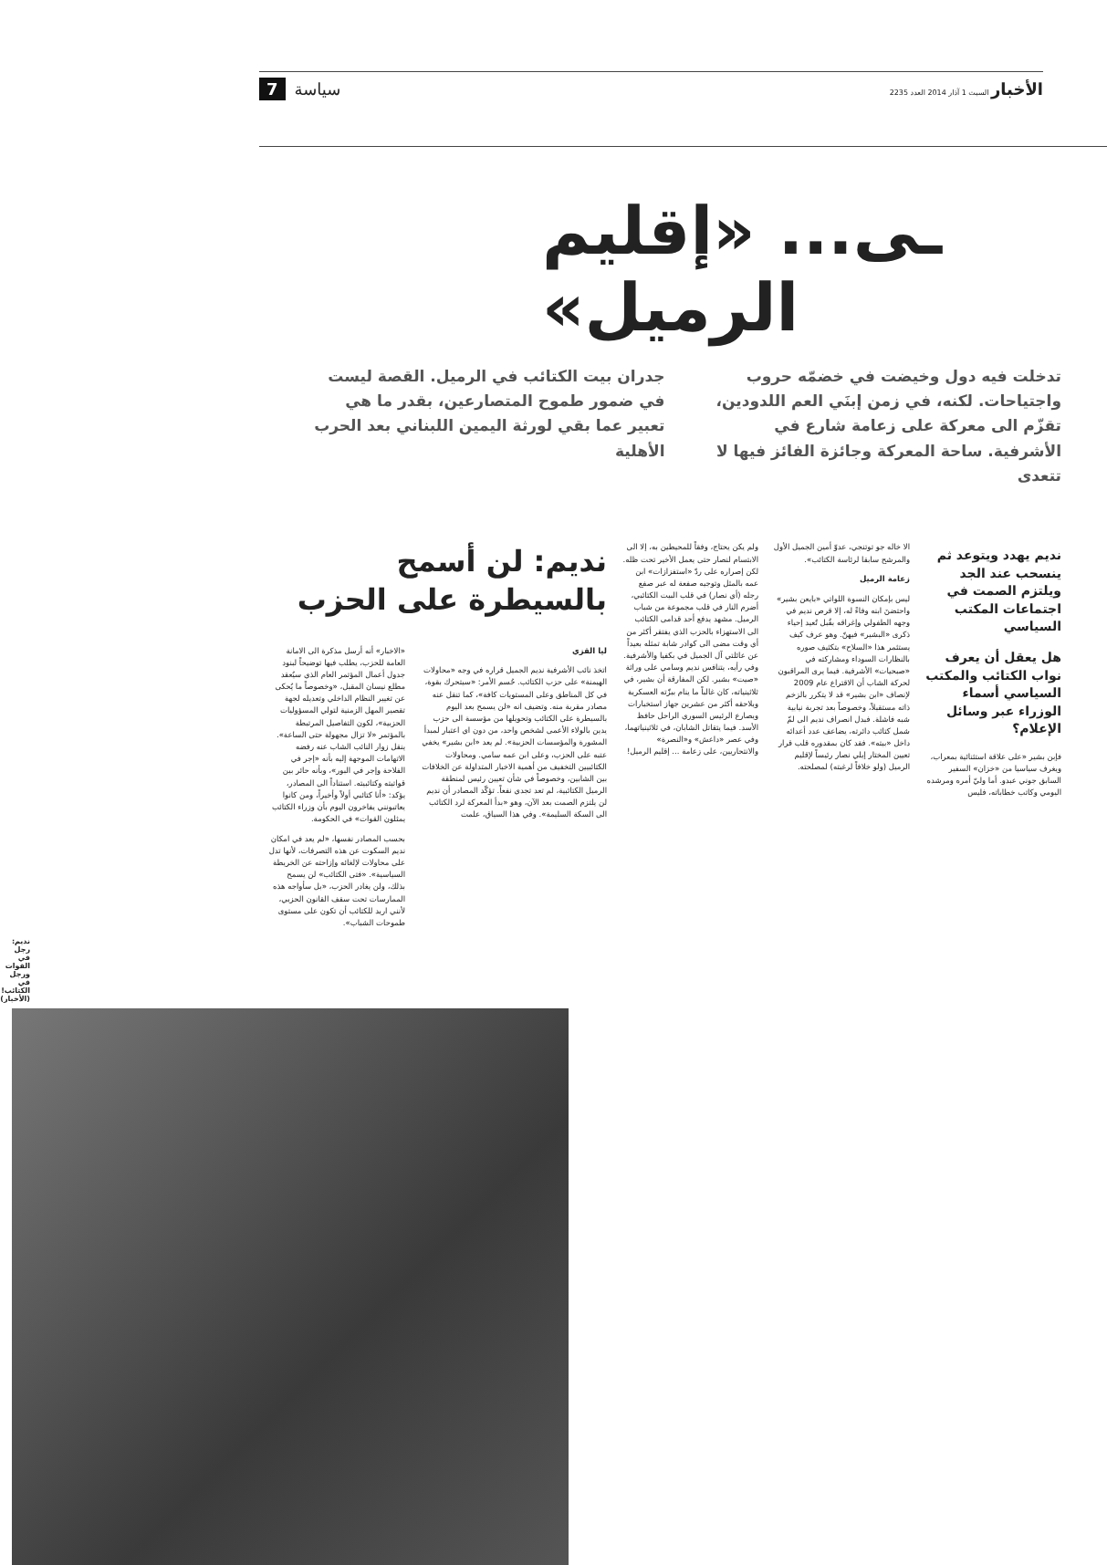الأخبار السبت 1 آذار 2014 العدد 2235
سياسة 7
ـى... «إقليم الرميل»
تدخلت فيه دول وخيضت في خضمّه حروب واجتياحات. لكنه، في زمن إبنَي العم اللدودين، تقزّم الى معركة على زعامة شارع في الأشرفية. ساحة المعركة وجائزة الفائز فيها لا تتعدى
جدران بيت الكتائب في الرميل. القصة ليست في ضمور طموح المتصارعين، بقدر ما هي تعبير عما بقي لورثة اليمين اللبناني بعد الحرب الأهلية
نديم يهدد ويتوعد ثم ينسحب عند الجد ويلتزم الصمت في اجتماعات المكتب السياسي
هل يعقل أن يعرف نواب الكتائب والمكتب السياسي أسماء الوزراء عبر وسائل الإعلام؟
فإبن بشير «على علاقة استثنائية بمعراب، ويغرف سياسيا من «خزان» السفير السابق جوني عبدو. أما وليّ أمره ومرشده اليومي وكاتب خطاباته، فليس
الا خاله جو توتنجي، عدوّ أمين الجميل الأول والمرشح سابقا لرئاسة الكتائب».
زعامة الرميل
ليس بإمكان النسوة اللواتي «بايعن بشير» واحتضنَ ابنه وفاءً له، إلا قرص نديم في وجهه الطفولي وإغراقه بقُبل تُعيد إحياء ذكرى «البشير» فيهنّ. وهو عرف كيف يستثمر هذا «السلاح» بتكثيف صوره بالنظارات السوداء ومشاركته في «صبحيات» الأشرفية. فيما يرى المراقبون لحركة الشاب أن الاقتراع عام 2009 لإنصاف «ابن بشير» قد لا يتكرر بالزخم ذاته مستقبلاً، وخصوصاً بعد تجربة نيابية شبه فاشلة. فبدل انصراف نديم الى لمّ شمل كتائب دائرته، يضاعف عدد أعدائه داخل «بيته». فقد كان بمقدوره قلب قرار تعيين المختار إيلي نصار رئيساً لإقليم الرميل (ولو خلافاً لرغبته) لمصلحته.
ولم يكن يحتاج، وفقاً للمحيطين به، إلا الى الابتسام لنصار حتى يعمل الأخير تحت ظله. لكن إصراره على ردّ «استفزازات» ابن عمه بالمثل وتوجيه صفعة له عبر صفع رجله (أي نصار) في قلب البيت الكتائبي، أضرم النار في قلب مجموعة من شباب الرميل. مشهد يدفع أحد قدامى الكتائب الى الاستهزاء بالحزب الذي يفتقر أكثر من أي وقت مضى الى كوادر شابة تمثله بعيداً عن عائلتي آل الجميل في بكفيا والأشرفية. وفي رأيه، يتنافس نديم وسامي على وراثة «صيت» بشير. لكن المفارقة أن بشير، في ثلاثينياته، كان غالباً ما ينام ببزّته العسكرية ويلاحقه أكثر من عشرين جهاز استخبارات ويصارع الرئيس السوري الراحل حافظ الأسد. فيما يتقاتل الشابان، في ثلاثينياتهما، وفي عصر «داعش» و«النصرة» والانتحاريين، على زعامة ... إقليم الرميل!
نديم: لن أسمح بالسيطرة على الحزب
ليا القزي
اتخذ نائب الأشرفية نديم الجميل قراره في وجه «محاولات الهيمنة» على حزب الكتائب. حُسم الأمر: «سيتحرك بقوة، في كل المناطق وعلى المستويات كافة»، كما تنقل عنه مصادر مقربة منه. وتضيف انه «لن يسمح بعد اليوم بالسيطرة على الكتائب وتحويلها من مؤسسة الى حزب يدين بالولاء الأعمى لشخص واحد، من دون اي اعتبار لمبدأ المشورة والمؤسسات الحزبية». لم يعد «ابن بشير» يخفي عتبه على الحزب، وعلى ابن عمه سامي. ومحاولات الكتائبيين التخفيف من أهمية الاخبار المتداولة عن الخلافات بين الشابين، وخصوصاً في شأن تعيين رئيس لمنطقة الرميل الكتائبية، لم تعد تجدي نفعاً. تؤكّد المصادر أن نديم لن يلتزم الصمت بعد الآن، وهو «بدأ المعركة لرد الكتائب الى السكة السليمة». وفي هذا السياق، علمت
«الاخبار» أنه أرسل مذكرة الى الامانة العامة للحزب، يطلب فيها توضيحاً لبنود جدول أعمال المؤتمر العام الذي سيُعقد مطلع نيسان المقبل، «وخصوصاً ما يُحكى عن تغيير النظام الداخلي وتعديله لجهة تقصير المهل الزمنية لتولي المسؤوليات الحزبية»، لكون التفاصيل المرتبطة بالمؤتمر «لا تزال مجهولة حتى الساعة». ينقل زوار النائب الشاب عنه رفضه الاتهامات الموجهة إليه بأنه «إجر في الفلاحة وإجر في البور»، وبأنه حائر بين قواتيته وكتائبيته. استناداً الى المصادر، يؤكد: «أنا كتائبي أولاً وأخيراً، ومن كانوا يعاتبونني يفاخرون اليوم بأن وزراء الكتائب يمثلون القوات» في الحكومة.
بحسب المصادر نفسها، «لم يعد في امكان نديم السكوت عن هذه التصرفات، لأنها تدل على محاولات لإلغائه وإزاحته عن الخريطة السياسية». «فتى الكتائب» لن يسمح بذلك، ولن يغادر الحزب، «بل سأواجه هذه الممارسات تحت سقف القانون الحزبي، لأنني اريد للكتائب أن تكون على مستوى طموحات الشباب».
نديم: رجل في القوات ورجل في الكتائب! (الأخبار)